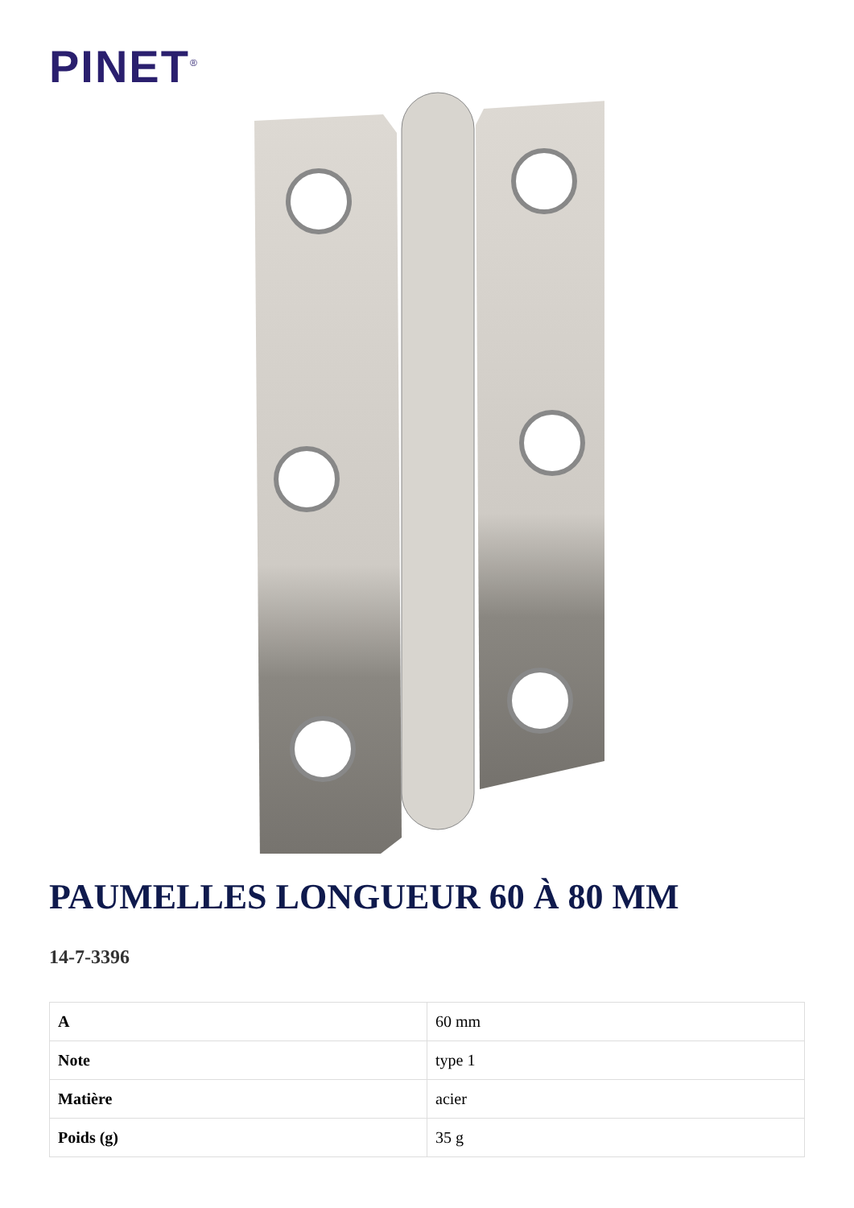PINET<sup>®</sup>
PAUMELLES LONGUEUR 60 À 80 MM
14-7-3396
| A | 60 mm |
| Note | type 1 |
| Matière | acier |
| Poids (g) | 35 g |